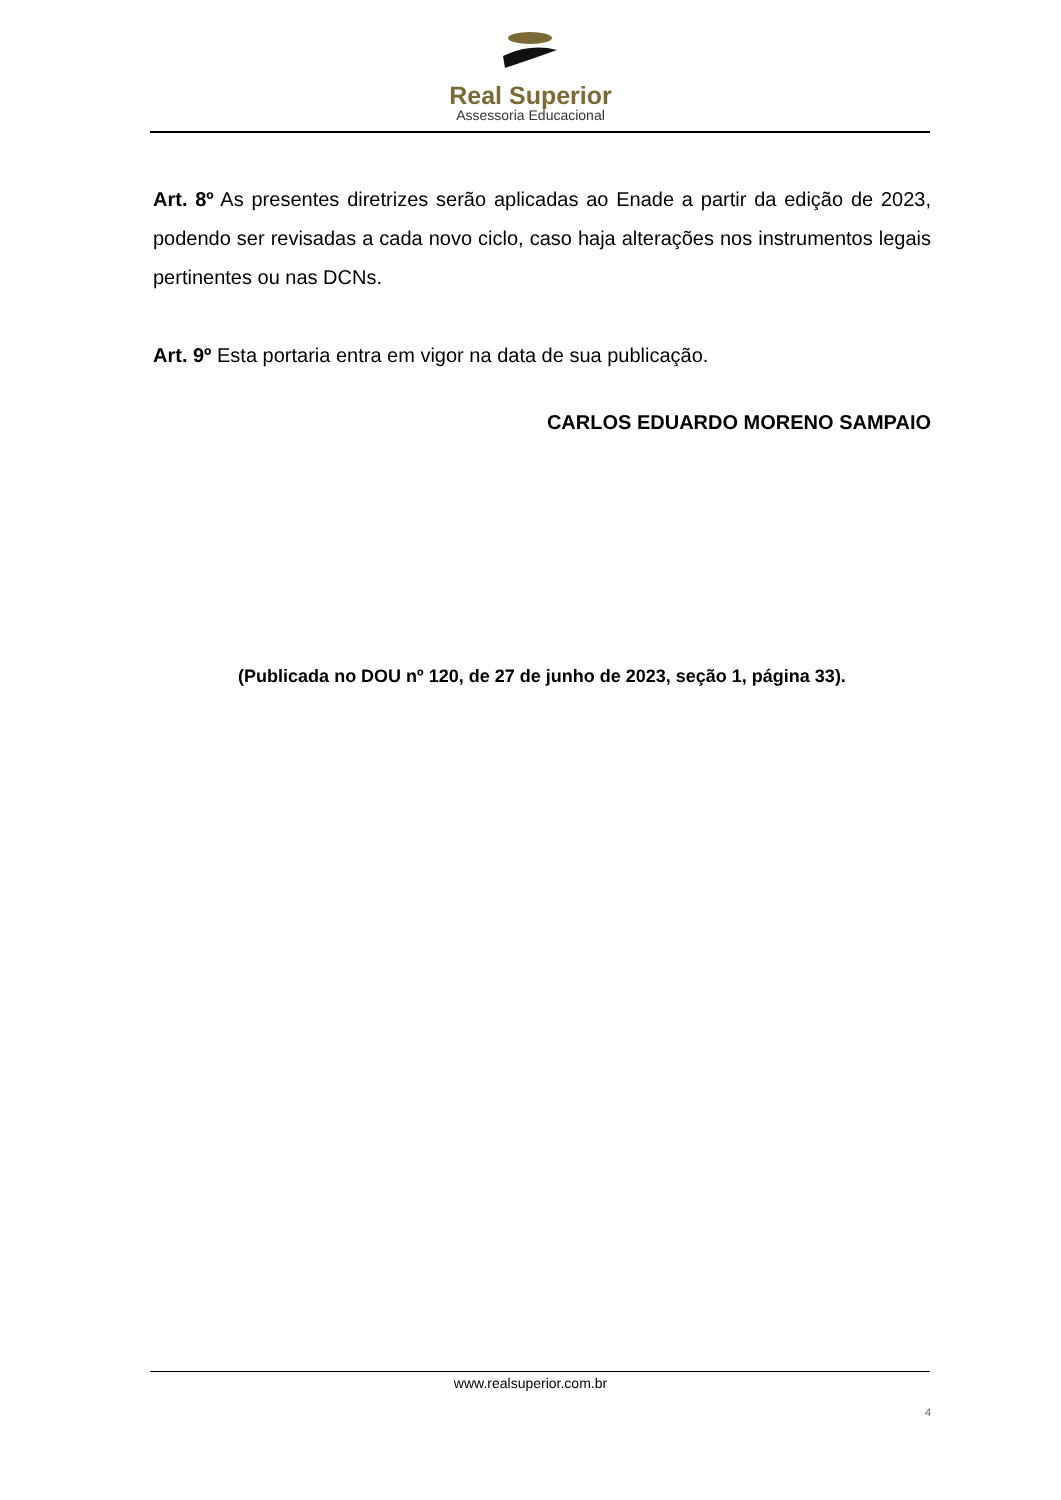Real Superior
Assessoria Educacional
Art. 8º As presentes diretrizes serão aplicadas ao Enade a partir da edição de 2023, podendo ser revisadas a cada novo ciclo, caso haja alterações nos instrumentos legais pertinentes ou nas DCNs.
Art. 9º Esta portaria entra em vigor na data de sua publicação.
CARLOS EDUARDO MORENO SAMPAIO
(Publicada no DOU nº 120, de 27 de junho de 2023, seção 1, página 33).
www.realsuperior.com.br
4